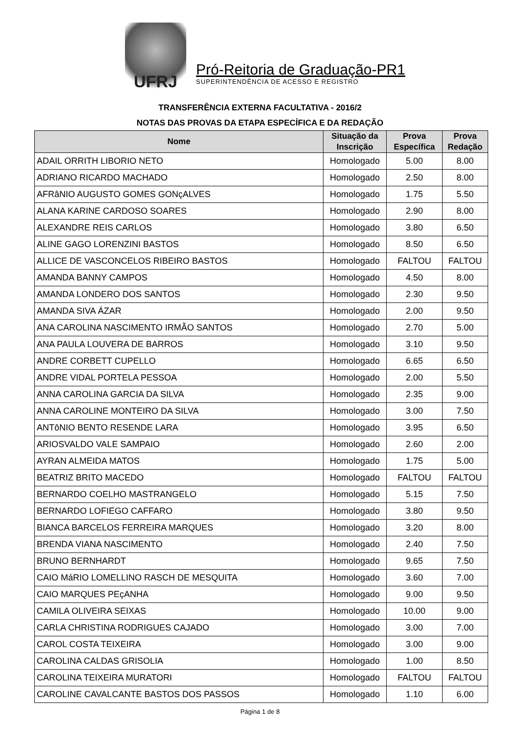UFRJ
Pró-Reitoria de Graduação-PR1
SUPERINTENDÊNCIA DE ACESSO E REGISTRO
TRANSFERÊNCIA EXTERNA FACULTATIVA - 2016/2
NOTAS DAS PROVAS DA ETAPA ESPECÍFICA E DA REDAÇÃO
| Nome | Situação da Inscrição | Prova Específica | Prova Redação |
| --- | --- | --- | --- |
| ADAIL ORRITH LIBORIO NETO | Homologado | 5.00 | 8.00 |
| ADRIANO RICARDO MACHADO | Homologado | 2.50 | 8.00 |
| AFRâNIO AUGUSTO GOMES GONçALVES | Homologado | 1.75 | 5.50 |
| ALANA KARINE CARDOSO SOARES | Homologado | 2.90 | 8.00 |
| ALEXANDRE REIS CARLOS | Homologado | 3.80 | 6.50 |
| ALINE GAGO LORENZINI BASTOS | Homologado | 8.50 | 6.50 |
| ALLICE DE VASCONCELOS RIBEIRO BASTOS | Homologado | FALTOU | FALTOU |
| AMANDA BANNY CAMPOS | Homologado | 4.50 | 8.00 |
| AMANDA LONDERO DOS SANTOS | Homologado | 2.30 | 9.50 |
| AMANDA SIVA ÁZAR | Homologado | 2.00 | 9.50 |
| ANA CAROLINA NASCIMENTO IRMÃO SANTOS | Homologado | 2.70 | 5.00 |
| ANA PAULA LOUVERA DE BARROS | Homologado | 3.10 | 9.50 |
| ANDRE CORBETT CUPELLO | Homologado | 6.65 | 6.50 |
| ANDRE VIDAL PORTELA PESSOA | Homologado | 2.00 | 5.50 |
| ANNA CAROLINA GARCIA DA SILVA | Homologado | 2.35 | 9.00 |
| ANNA CAROLINE MONTEIRO DA SILVA | Homologado | 3.00 | 7.50 |
| ANTôNIO BENTO RESENDE LARA | Homologado | 3.95 | 6.50 |
| ARIOSVALDO VALE SAMPAIO | Homologado | 2.60 | 2.00 |
| AYRAN ALMEIDA MATOS | Homologado | 1.75 | 5.00 |
| BEATRIZ BRITO MACEDO | Homologado | FALTOU | FALTOU |
| BERNARDO COELHO MASTRANGELO | Homologado | 5.15 | 7.50 |
| BERNARDO LOFIEGO CAFFARO | Homologado | 3.80 | 9.50 |
| BIANCA BARCELOS FERREIRA MARQUES | Homologado | 3.20 | 8.00 |
| BRENDA VIANA NASCIMENTO | Homologado | 2.40 | 7.50 |
| BRUNO BERNHARDT | Homologado | 9.65 | 7.50 |
| CAIO MáRIO LOMELLINO RASCH DE MESQUITA | Homologado | 3.60 | 7.00 |
| CAIO MARQUES PEçANHA | Homologado | 9.00 | 9.50 |
| CAMILA OLIVEIRA SEIXAS | Homologado | 10.00 | 9.00 |
| CARLA CHRISTINA RODRIGUES CAJADO | Homologado | 3.00 | 7.00 |
| CAROL COSTA TEIXEIRA | Homologado | 3.00 | 9.00 |
| CAROLINA CALDAS GRISOLIA | Homologado | 1.00 | 8.50 |
| CAROLINA TEIXEIRA MURATORI | Homologado | FALTOU | FALTOU |
| CAROLINE CAVALCANTE BASTOS DOS PASSOS | Homologado | 1.10 | 6.00 |
Página 1 de 8